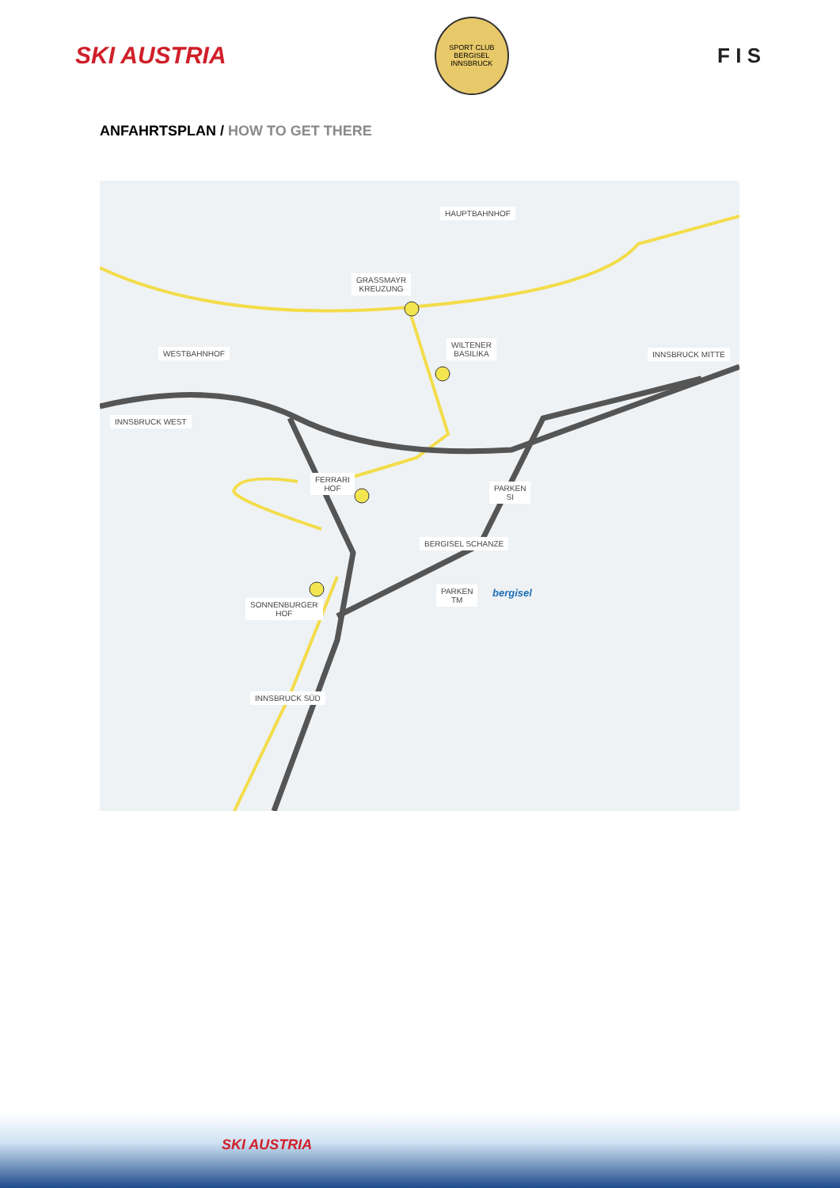SKI AUSTRIA
SPORT CLUB BERGISEL INNSBRUCK
F I S
ANFAHRTSPLAN / HOW TO GET THERE
HAUPTBAHNHOF
GRASSMAYR
KREUZUNG
WILTENER
BASILIKA
WESTBAHNHOF INNSBRUCK MITTE
INNSBRUCK WEST
FERRARI
HOF
PARKEN
SI
BERGISEL SCHANZE
PARKEN
TM
bergisel
SONNENBURGER
HOF
INNSBRUCK SÜD
SKI AUSTRIA